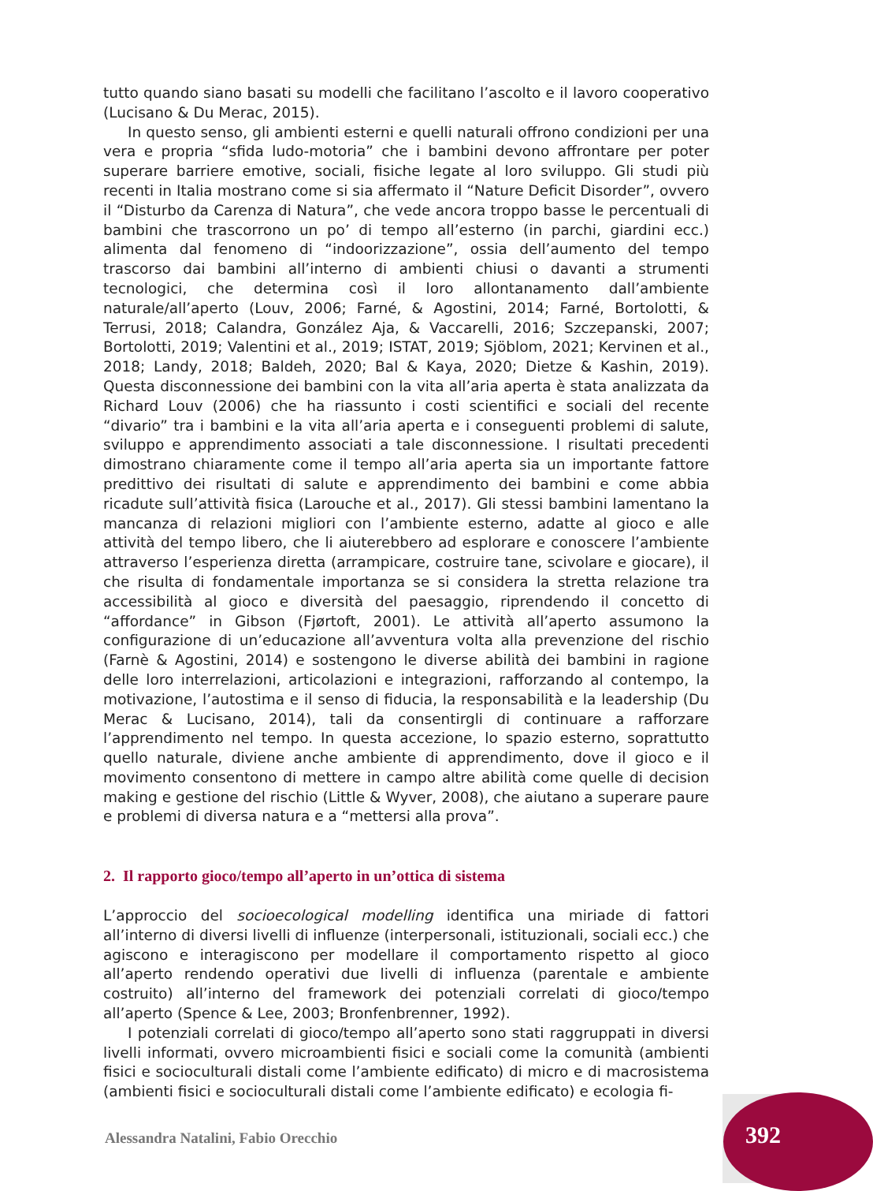tutto quando siano basati su modelli che facilitano l’ascolto e il lavoro cooperativo (Lucisano & Du Merac, 2015).
In questo senso, gli ambienti esterni e quelli naturali offrono condizioni per una vera e propria “sfida ludo-motoria” che i bambini devono affrontare per poter superare barriere emotive, sociali, fisiche legate al loro sviluppo. Gli studi più recenti in Italia mostrano come si sia affermato il “Nature Deficit Disorder”, ovvero il “Disturbo da Carenza di Natura”, che vede ancora troppo basse le percentuali di bambini che trascorrono un po’ di tempo all’esterno (in parchi, giardini ecc.) alimenta dal fenomeno di “indoorizzazione”, ossia dell’aumento del tempo trascorso dai bambini all’interno di ambienti chiusi o davanti a strumenti tecnologici, che determina così il loro allontanamento dall’ambiente naturale/all’aperto (Louv, 2006; Farné, & Agostini, 2014; Farné, Bortolotti, & Terrusi, 2018; Calandra, González Aja, & Vaccarelli, 2016; Szczepanski, 2007; Bortolotti, 2019; Valentini et al., 2019; ISTAT, 2019; Sjöblom, 2021; Kervinen et al., 2018; Landy, 2018; Baldeh, 2020; Bal & Kaya, 2020; Dietze & Kashin, 2019). Questa disconnessione dei bambini con la vita all’aria aperta è stata analizzata da Richard Louv (2006) che ha riassunto i costi scientifici e sociali del recente “divario” tra i bambini e la vita all’aria aperta e i conseguenti problemi di salute, sviluppo e apprendimento associati a tale disconnessione. I risultati precedenti dimostrano chiaramente come il tempo all’aria aperta sia un importante fattore predittivo dei risultati di salute e apprendimento dei bambini e come abbia ricadute sull’attività fisica (Larouche et al., 2017). Gli stessi bambini lamentano la mancanza di relazioni migliori con l’ambiente esterno, adatte al gioco e alle attività del tempo libero, che li aiuterebbero ad esplorare e conoscere l’ambiente attraverso l’esperienza diretta (arrampicare, costruire tane, scivolare e giocare), il che risulta di fondamentale importanza se si considera la stretta relazione tra accessibilità al gioco e diversità del paesaggio, riprendendo il concetto di “affordance” in Gibson (Fjørtoft, 2001). Le attività all’aperto assumono la configurazione di un’educazione all’avventura volta alla prevenzione del rischio (Farnè & Agostini, 2014) e sostengono le diverse abilità dei bambini in ragione delle loro interrelazioni, articolazioni e integrazioni, rafforzando al contempo, la motivazione, l’autostima e il senso di fiducia, la responsabilità e la leadership (Du Merac & Lucisano, 2014), tali da consentirgli di continuare a rafforzare l’apprendimento nel tempo. In questa accezione, lo spazio esterno, soprattutto quello naturale, diviene anche ambiente di apprendimento, dove il gioco e il movimento consentono di mettere in campo altre abilità come quelle di decision making e gestione del rischio (Little & Wyver, 2008), che aiutano a superare paure e problemi di diversa natura e a “mettersi alla prova”.
2. Il rapporto gioco/tempo all’aperto in un’ottica di sistema
L’approccio del socioecological modelling identifica una miriade di fattori all’interno di diversi livelli di influenze (interpersonali, istituzionali, sociali ecc.) che agiscono e interagiscono per modellare il comportamento rispetto al gioco all’aperto rendendo operativi due livelli di influenza (parentale e ambiente costruito) all’interno del framework dei potenziali correlati di gioco/tempo all’aperto (Spence & Lee, 2003; Bronfenbrenner, 1992).
I potenziali correlati di gioco/tempo all’aperto sono stati raggruppati in diversi livelli informati, ovvero microambienti fisici e sociali come la comunità (ambienti fisici e socioculturali distali come l’ambiente edificato) di micro e di macrosistema (ambienti fisici e socioculturali distali come l’ambiente edificato) e ecologia fi-
Alessandra Natalini, Fabio Orecchio
392